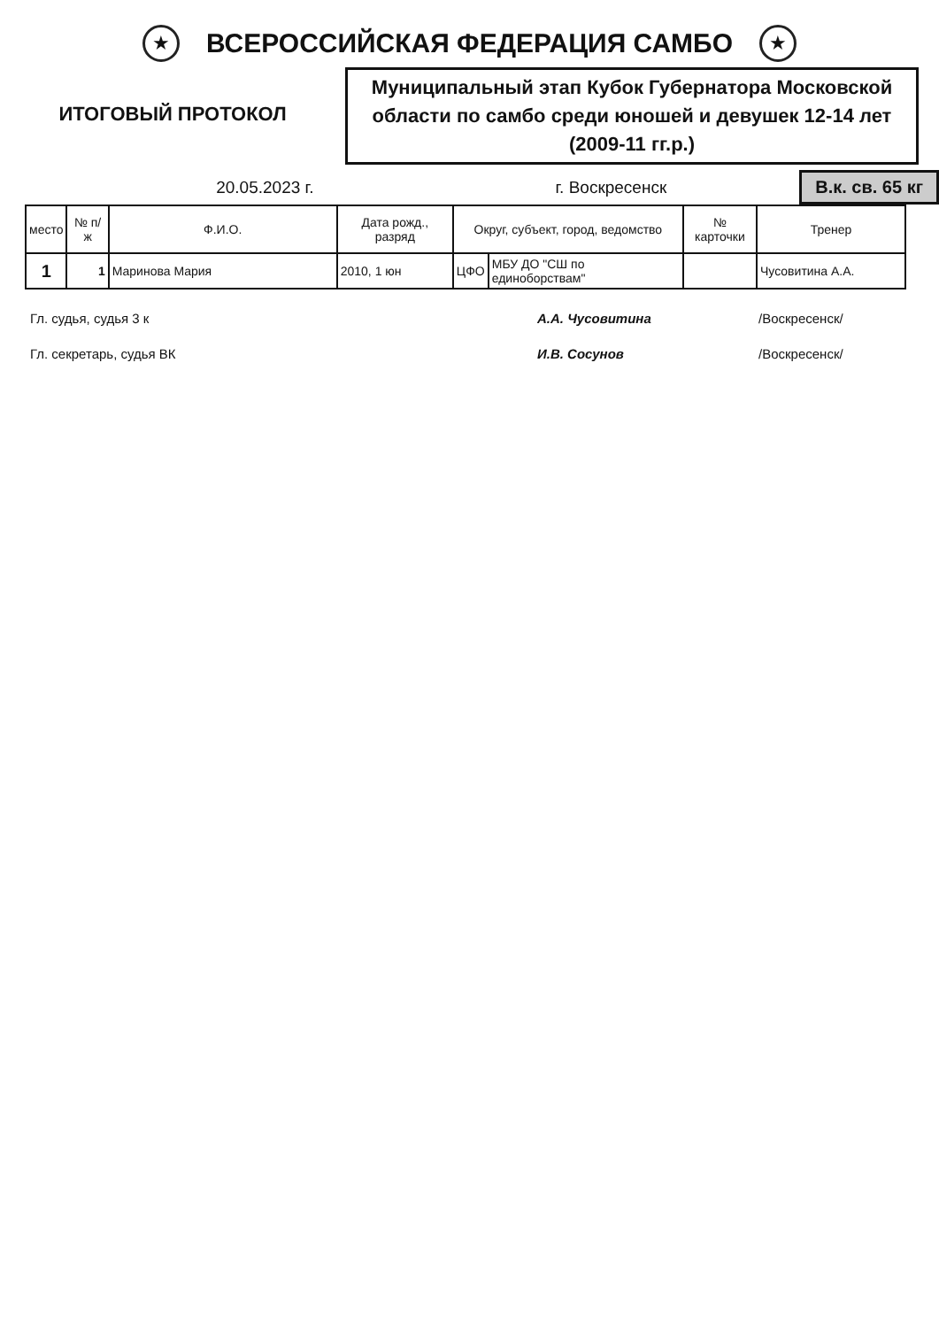★
ВСЕРОССИЙСКАЯ ФЕДЕРАЦИЯ САМБО
★
ИТОГОВЫЙ ПРОТОКОЛ
Муниципальный этап Кубок Губернатора Московской области по самбо среди юношей и девушек 12-14 лет (2009-11 гг.р.)
20.05.2023 г. г. Воскресенск
В.к. св. 65 кг
| место | № п/ж | Ф.И.О. | Дата рожд., разряд | Округ, субъект, город, ведомство | | № карточки | Тренер |
| --- | --- | --- | --- | --- | --- | --- | --- |
| 1 | 1 | Маринова Мария | 2010, 1 юн | ЦФО | МБУ ДО "СШ по единоборствам" | | Чусовитина А.А. |
Гл. судья, судья 3 к А.А. Чусовитина /Воскресенск/
Гл. секретарь, судья ВК И.В. Сосунов /Воскресенск/